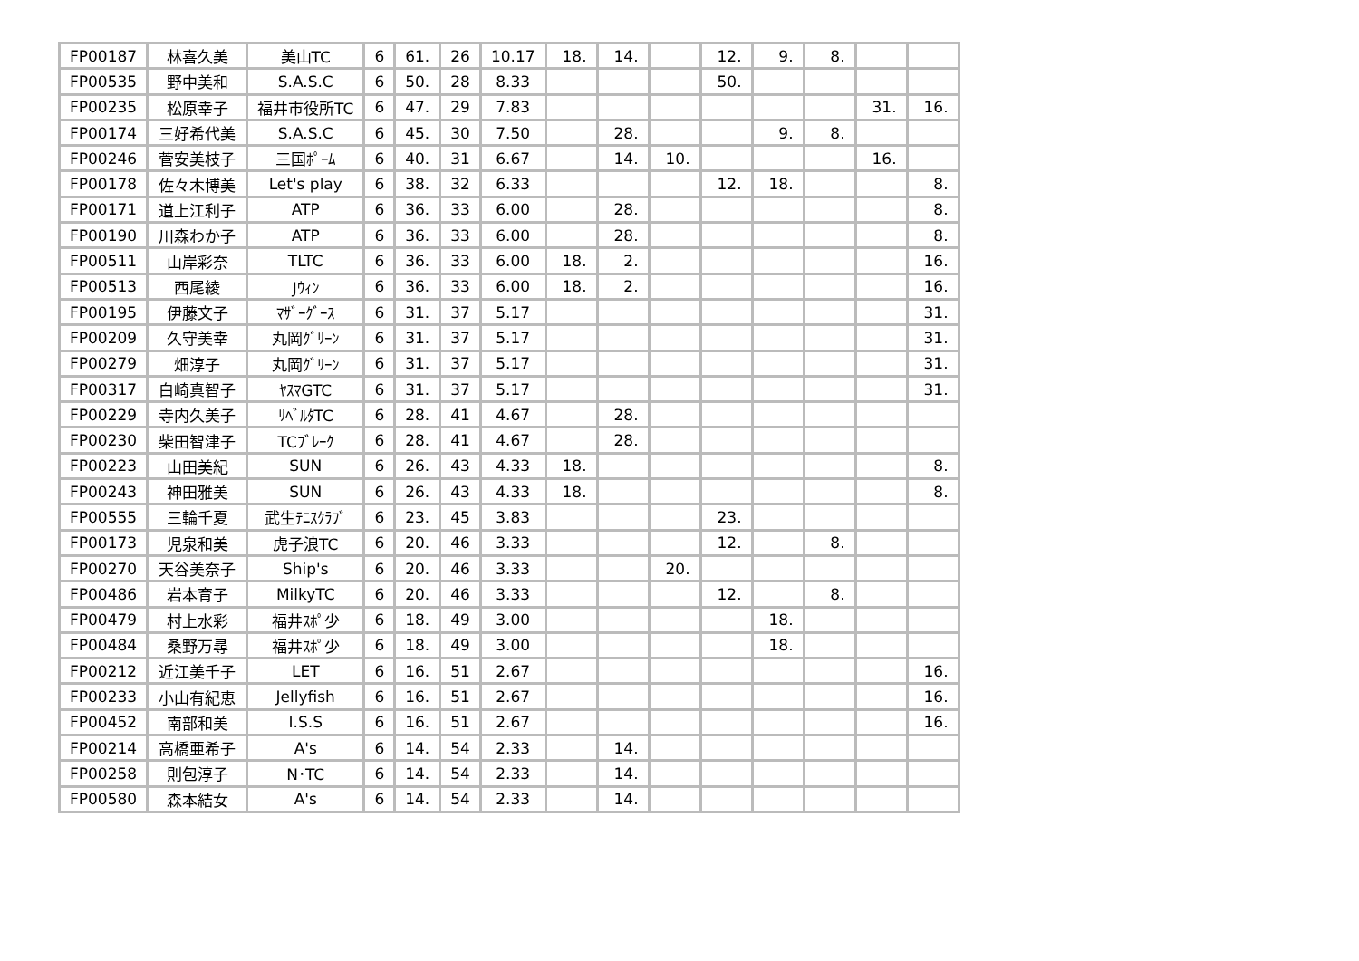| FP00187 | 林喜久美 | 美山TC | 6 | 61. | 26 | 10.17 | 18. | 14. | | 12. | 9. | 8. | | |
| FP00535 | 野中美和 | S.A.S.C | 6 | 50. | 28 | 8.33 | | | | 50. | | | | |
| FP00235 | 松原幸子 | 福井市役所TC | 6 | 47. | 29 | 7.83 | | | | | | | 31. | 16. |
| FP00174 | 三好希代美 | S.A.S.C | 6 | 45. | 30 | 7.50 | | 28. | | | 9. | 8. | | |
| FP00246 | 菅安美枝子 | 三国ﾎﾟｰﾑ | 6 | 40. | 31 | 6.67 | | 14. | 10. | | | | 16. | |
| FP00178 | 佐々木博美 | Let's play | 6 | 38. | 32 | 6.33 | | | | 12. | 18. | | | 8. |
| FP00171 | 道上江利子 | ATP | 6 | 36. | 33 | 6.00 | | 28. | | | | | | 8. |
| FP00190 | 川森わか子 | ATP | 6 | 36. | 33 | 6.00 | | 28. | | | | | | 8. |
| FP00511 | 山岸彩奈 | TLTC | 6 | 36. | 33 | 6.00 | 18. | 2. | | | | | | 16. |
| FP00513 | 西尾綾 | Jｳｨﾝ | 6 | 36. | 33 | 6.00 | 18. | 2. | | | | | | 16. |
| FP00195 | 伊藤文子 | ﾏｻﾞｰｸﾞｰｽ | 6 | 31. | 37 | 5.17 | | | | | | | | 31. |
| FP00209 | 久守美幸 | 丸岡ｸﾞﾘｰﾝ | 6 | 31. | 37 | 5.17 | | | | | | | | 31. |
| FP00279 | 畑淳子 | 丸岡ｸﾞﾘｰﾝ | 6 | 31. | 37 | 5.17 | | | | | | | | 31. |
| FP00317 | 白崎真智子 | ﾔｽﾏGTC | 6 | 31. | 37 | 5.17 | | | | | | | | 31. |
| FP00229 | 寺内久美子 | ﾘﾍﾞﾙﾀTC | 6 | 28. | 41 | 4.67 | | 28. | | | | | | |
| FP00230 | 柴田智津子 | TCﾌﾞﾚｰｸ | 6 | 28. | 41 | 4.67 | | 28. | | | | | | |
| FP00223 | 山田美紀 | SUN | 6 | 26. | 43 | 4.33 | 18. | | | | | | | 8. |
| FP00243 | 神田雅美 | SUN | 6 | 26. | 43 | 4.33 | 18. | | | | | | | 8. |
| FP00555 | 三輪千夏 | 武生ﾃﾆｽｸﾗﾌﾞ | 6 | 23. | 45 | 3.83 | | | | 23. | | | | |
| FP00173 | 児泉和美 | 虎子浪TC | 6 | 20. | 46 | 3.33 | | | | 12. | | 8. | | |
| FP00270 | 天谷美奈子 | Ship's | 6 | 20. | 46 | 3.33 | | | 20. | | | | | |
| FP00486 | 岩本育子 | MilkyTC | 6 | 20. | 46 | 3.33 | | | | 12. | | 8. | | |
| FP00479 | 村上水彩 | 福井ｽﾎﾟ少 | 6 | 18. | 49 | 3.00 | | | | | 18. | | | |
| FP00484 | 桑野万尋 | 福井ｽﾎﾟ少 | 6 | 18. | 49 | 3.00 | | | | | 18. | | | |
| FP00212 | 近江美千子 | LET | 6 | 16. | 51 | 2.67 | | | | | | | | 16. |
| FP00233 | 小山有紀恵 | Jellyfish | 6 | 16. | 51 | 2.67 | | | | | | | | 16. |
| FP00452 | 南部和美 | I.S.S | 6 | 16. | 51 | 2.67 | | | | | | | | 16. |
| FP00214 | 高橋亜希子 | A's | 6 | 14. | 54 | 2.33 | | 14. | | | | | | |
| FP00258 | 則包淳子 | N･TC | 6 | 14. | 54 | 2.33 | | 14. | | | | | | |
| FP00580 | 森本結女 | A's | 6 | 14. | 54 | 2.33 | | 14. | | | | | | |